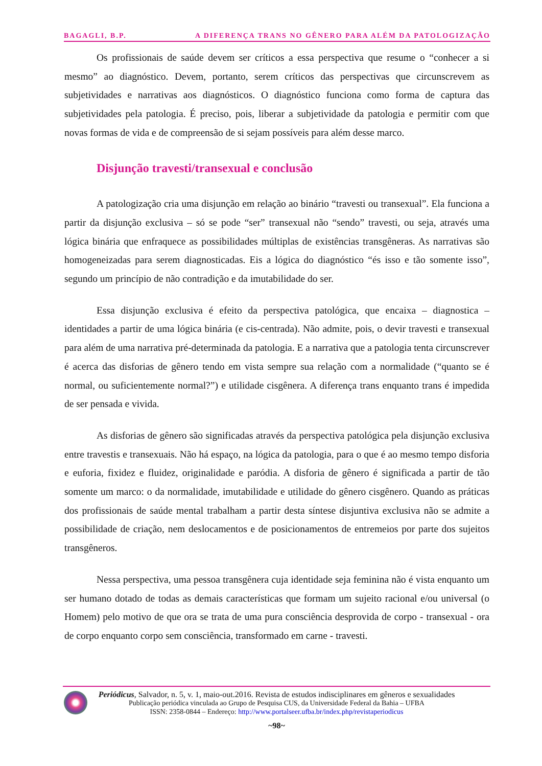BAGAGLI, B.P. A DIFERENÇA TRANS NO GÊNERO PARA ALÉM DA PATOLOGIZAÇÃO
Os profissionais de saúde devem ser críticos a essa perspectiva que resume o “conhecer a si mesmo” ao diagnóstico. Devem, portanto, serem críticos das perspectivas que circunscrevem as subjetividades e narrativas aos diagnósticos. O diagnóstico funciona como forma de captura das subjetividades pela patologia. É preciso, pois, liberar a subjetividade da patologia e permitir com que novas formas de vida e de compreensão de si sejam possíveis para além desse marco.
Disjunção travesti/transexual e conclusão
A patologização cria uma disjunção em relação ao binário “travesti ou transexual”. Ela funciona a partir da disjunção exclusiva – só se pode “ser” transexual não “sendo” travesti, ou seja, através uma lógica binária que enfraquece as possibilidades múltiplas de existências transgêneras. As narrativas são homogeneizadas para serem diagnosticadas. Eis a lógica do diagnóstico “és isso e tão somente isso”, segundo um princípio de não contradição e da imutabilidade do ser.
Essa disjunção exclusiva é efeito da perspectiva patológica, que encaixa – diagnostica – identidades a partir de uma lógica binária (e cis-centrada). Não admite, pois, o devir travesti e transexual para além de uma narrativa pré-determinada da patologia. E a narrativa que a patologia tenta circunscrever é acerca das disforias de gênero tendo em vista sempre sua relação com a normalidade (“quanto se é normal, ou suficientemente normal?”) e utilidade cisgênera. A diferença trans enquanto trans é impedida de ser pensada e vivida.
As disforias de gênero são significadas através da perspectiva patológica pela disjunção exclusiva entre travestis e transexuais. Não há espaço, na lógica da patologia, para o que é ao mesmo tempo disforia e euforia, fixidez e fluidez, originalidade e paródia. A disforia de gênero é significada a partir de tão somente um marco: o da normalidade, imutabilidade e utilidade do gênero cisgênero. Quando as práticas dos profissionais de saúde mental trabalham a partir desta síntese disjuntiva exclusiva não se admite a possibilidade de criação, nem deslocamentos e de posicionamentos de entremeios por parte dos sujeitos transgêneros.
Nessa perspectiva, uma pessoa transgênera cuja identidade seja feminina não é vista enquanto um ser humano dotado de todas as demais características que formam um sujeito racional e/ou universal (o Homem) pelo motivo de que ora se trata de uma pura consciência desprovida de corpo - transexual - ora de corpo enquanto corpo sem consciência, transformado em carne - travesti.
Periódicus, Salvador, n. 5, v. 1, maio-out.2016. Revista de estudos indisciplinares em gêneros e sexualidades
Publicação periódica vinculada ao Grupo de Pesquisa CUS, da Universidade Federal da Bahia – UFBA
ISSN: 2358-0844 – Endereço: http://www.portalseer.ufba.br/index.php/revistaperiodicus
~98~